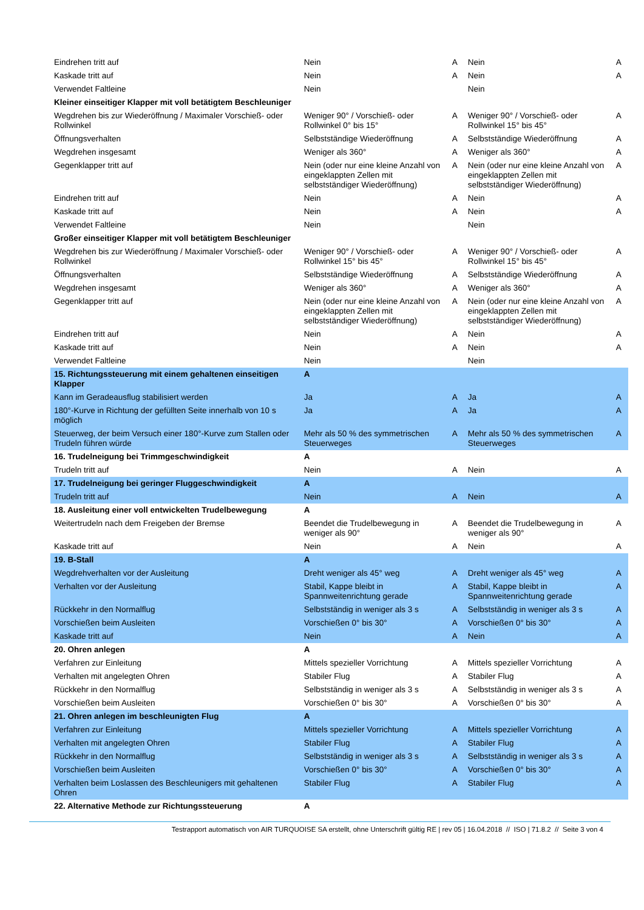| Eindrehen tritt auf | Nein | A | Nein | A |
| Kaskade tritt auf | Nein | A | Nein | A |
| Verwendet Faltleine | Nein | | Nein | |
| Kleiner einseitiger Klapper mit voll betätigtem Beschleuniger | | | | |
| Wegdrehen bis zur Wiederöffnung / Maximaler Vorschieß- oder Rollwinkel | Weniger 90° / Vorschieß- oder Rollwinkel 0° bis 15° | A | Weniger 90° / Vorschieß- oder Rollwinkel 15° bis 45° | A |
| Öffnungsverhalten | Selbstständige Wiederöffnung | A | Selbstständige Wiederöffnung | A |
| Wegdrehen insgesamt | Weniger als 360° | A | Weniger als 360° | A |
| Gegenklapper tritt auf | Nein (oder nur eine kleine Anzahl von eingeklappten Zellen mit selbstständiger Wiederöffnung) | A | Nein (oder nur eine kleine Anzahl von eingeklappten Zellen mit selbstständiger Wiederöffnung) | A |
| Eindrehen tritt auf | Nein | A | Nein | A |
| Kaskade tritt auf | Nein | A | Nein | A |
| Verwendet Faltleine | Nein | | Nein | |
| Großer einseitiger Klapper mit voll betätigtem Beschleuniger | | | | |
| Wegdrehen bis zur Wiederöffnung / Maximaler Vorschieß- oder Rollwinkel | Weniger 90° / Vorschieß- oder Rollwinkel 15° bis 45° | A | Weniger 90° / Vorschieß- oder Rollwinkel 15° bis 45° | A |
| Öffnungsverhalten | Selbstständige Wiederöffnung | A | Selbstständige Wiederöffnung | A |
| Wegdrehen insgesamt | Weniger als 360° | A | Weniger als 360° | A |
| Gegenklapper tritt auf | Nein (oder nur eine kleine Anzahl von eingeklappten Zellen mit selbstständiger Wiederöffnung) | A | Nein (oder nur eine kleine Anzahl von eingeklappten Zellen mit selbstständiger Wiederöffnung) | A |
| Eindrehen tritt auf | Nein | A | Nein | A |
| Kaskade tritt auf | Nein | A | Nein | A |
| Verwendet Faltleine | Nein | | Nein | |
| 15. Richtungssteuerung mit einem gehaltenen einseitigen Klapper | A | | | |
| Kann im Geradeausflug stabilisiert werden | Ja | A | Ja | A |
| 180°-Kurve in Richtung der gefüllten Seite innerhalb von 10 s möglich | Ja | A | Ja | A |
| Steuerweg, der beim Versuch einer 180°-Kurve zum Stallen oder Trudeln führen würde | Mehr als 50 % des symmetrischen Steuerweges | A | Mehr als 50 % des symmetrischen Steuerweges | A |
| 16. Trudelneigung bei Trimmgeschwindigkeit | A | | | |
| Trudeln tritt auf | Nein | A | Nein | A |
| 17. Trudelneigung bei geringer Fluggeschwindigkeit | A | | | |
| Trudeln tritt auf | Nein | A | Nein | A |
| 18. Ausleitung einer voll entwickelten Trudelbewegung | A | | | |
| Weitertrudeln nach dem Freigeben der Bremse | Beendet die Trudelbewegung in weniger als 90° | A | Beendet die Trudelbewegung in weniger als 90° | A |
| Kaskade tritt auf | Nein | A | Nein | A |
| 19. B-Stall | A | | | |
| Wegdrehverhalten vor der Ausleitung | Dreht weniger als 45° weg | A | Dreht weniger als 45° weg | A |
| Verhalten vor der Ausleitung | Stabil, Kappe bleibt in Spannweitenrichtung gerade | A | Stabil, Kappe bleibt in Spannweitenrichtung gerade | A |
| Rückkehr in den Normalflug | Selbstständig in weniger als 3 s | A | Selbstständig in weniger als 3 s | A |
| Vorschießen beim Ausleiten | Vorschießen 0° bis 30° | A | Vorschießen 0° bis 30° | A |
| Kaskade tritt auf | Nein | A | Nein | A |
| 20. Ohren anlegen | A | | | |
| Verfahren zur Einleitung | Mittels spezieller Vorrichtung | A | Mittels spezieller Vorrichtung | A |
| Verhalten mit angelegten Ohren | Stabiler Flug | A | Stabiler Flug | A |
| Rückkehr in den Normalflug | Selbstständig in weniger als 3 s | A | Selbstständig in weniger als 3 s | A |
| Vorschießen beim Ausleiten | Vorschießen 0° bis 30° | A | Vorschießen 0° bis 30° | A |
| 21. Ohren anlegen im beschleunigten Flug | A | | | |
| Verfahren zur Einleitung | Mittels spezieller Vorrichtung | A | Mittels spezieller Vorrichtung | A |
| Verhalten mit angelegten Ohren | Stabiler Flug | A | Stabiler Flug | A |
| Rückkehr in den Normalflug | Selbstständig in weniger als 3 s | A | Selbstständig in weniger als 3 s | A |
| Vorschießen beim Ausleiten | Vorschießen 0° bis 30° | A | Vorschießen 0° bis 30° | A |
| Verhalten beim Loslassen des Beschleunigers mit gehaltenen Ohren | Stabiler Flug | A | Stabiler Flug | A |
| 22. Alternative Methode zur Richtungssteuerung | A | | | |
Testrapport automatisch von AIR TURQUOISE SA erstellt, ohne Unterschrift gültig RE | rev 05 | 16.04.2018 // ISO | 71.8.2 // Seite 3 von 4